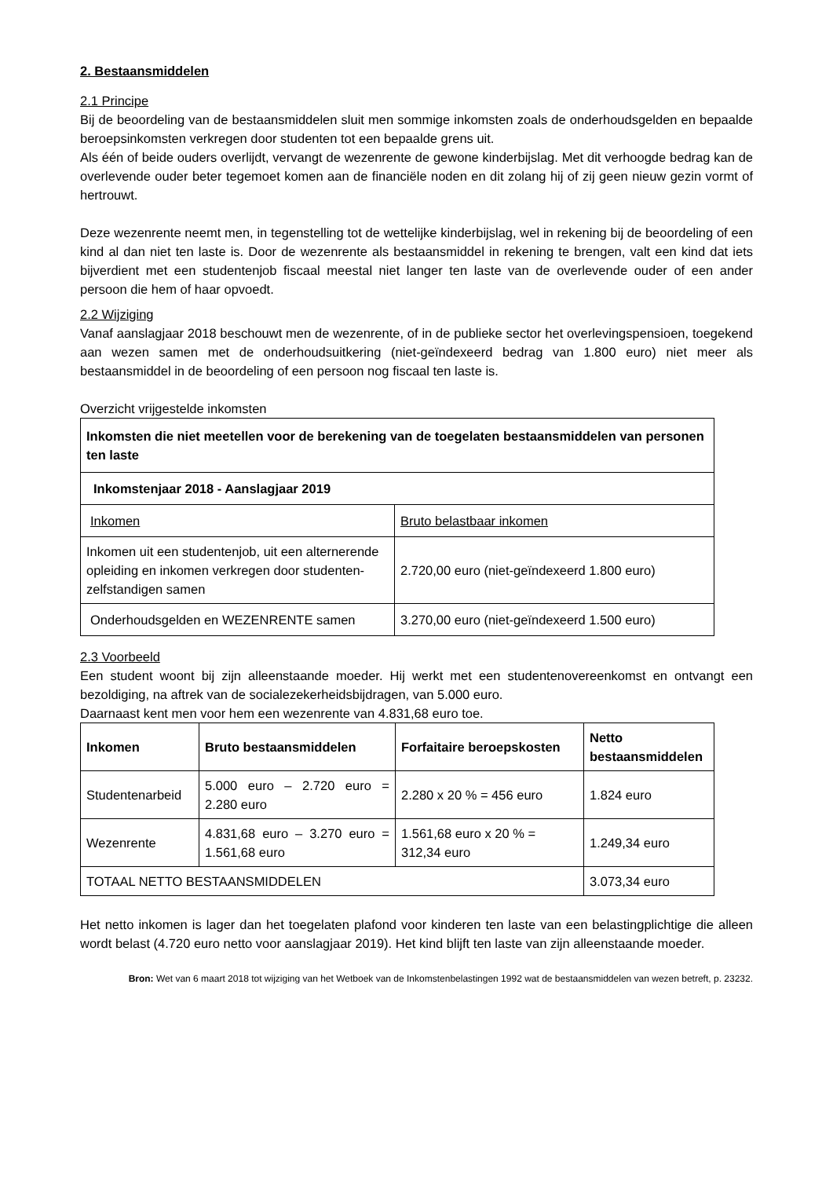2. Bestaansmiddelen
2.1 Principe
Bij de beoordeling van de bestaansmiddelen sluit men sommige inkomsten zoals de onderhoudsgelden en bepaalde beroepsinkomsten verkregen door studenten tot een bepaalde grens uit.
Als één of beide ouders overlijdt, vervangt de wezenrente de gewone kinderbijslag. Met dit verhoogde bedrag kan de overlevende ouder beter tegemoet komen aan de financiële noden en dit zolang hij of zij geen nieuw gezin vormt of hertrouwt.
Deze wezenrente neemt men, in tegenstelling tot de wettelijke kinderbijslag, wel in rekening bij de beoordeling of een kind al dan niet ten laste is. Door de wezenrente als bestaansmiddel in rekening te brengen, valt een kind dat iets bijverdient met een studentenjob fiscaal meestal niet langer ten laste van de overlevende ouder of een ander persoon die hem of haar opvoedt.
2.2 Wijziging
Vanaf aanslagjaar 2018 beschouwt men de wezenrente, of in de publieke sector het overlevingspensioen, toegekend aan wezen samen met de onderhoudsuitkering (niet-geïndexeerd bedrag van 1.800 euro) niet meer als bestaansmiddel in de beoordeling of een persoon nog fiscaal ten laste is.
Overzicht vrijgestelde inkomsten
| Inkomsten die niet meetellen voor de berekening van de toegelaten bestaansmiddelen van personen ten laste | |
| --- | --- |
| Inkomstenjaar 2018 - Aanslagjaar 2019 | |
| Inkomen | Bruto belastbaar inkomen |
| Inkomen uit een studentenjob, uit een alternerende opleiding en inkomen verkregen door studenten-zelfstandigen samen | 2.720,00 euro (niet-geïndexeerd 1.800 euro) |
| Onderhoudsgelden en WEZENRENTE samen | 3.270,00 euro (niet-geïndexeerd 1.500 euro) |
2.3 Voorbeeld
Een student woont bij zijn alleenstaande moeder. Hij werkt met een studentenovereenkomst en ontvangt een bezoldiging, na aftrek van de socialezekerheidsbijdragen, van 5.000 euro.
Daarnaast kent men voor hem een wezenrente van 4.831,68 euro toe.
| Inkomen | Bruto bestaansmiddelen | Forfaitaire beroepskosten | Netto bestaansmiddelen |
| --- | --- | --- | --- |
| Studentenarbeid | 5.000 euro – 2.720 euro = 2.280 euro | 2.280 x 20 % = 456 euro | 1.824 euro |
| Wezenrente | 4.831,68 euro – 3.270 euro = 1.561,68 euro | 1.561,68 euro x 20 % = 312,34 euro | 1.249,34 euro |
| TOTAAL NETTO BESTAANSMIDDELEN | | | 3.073,34 euro |
Het netto inkomen is lager dan het toegelaten plafond voor kinderen ten laste van een belastingplichtige die alleen wordt belast (4.720 euro netto voor aanslagjaar 2019). Het kind blijft ten laste van zijn alleenstaande moeder.
Bron: Wet van 6 maart 2018 tot wijziging van het Wetboek van de Inkomstenbelastingen 1992 wat de bestaansmiddelen van wezen betreft, p. 23232.